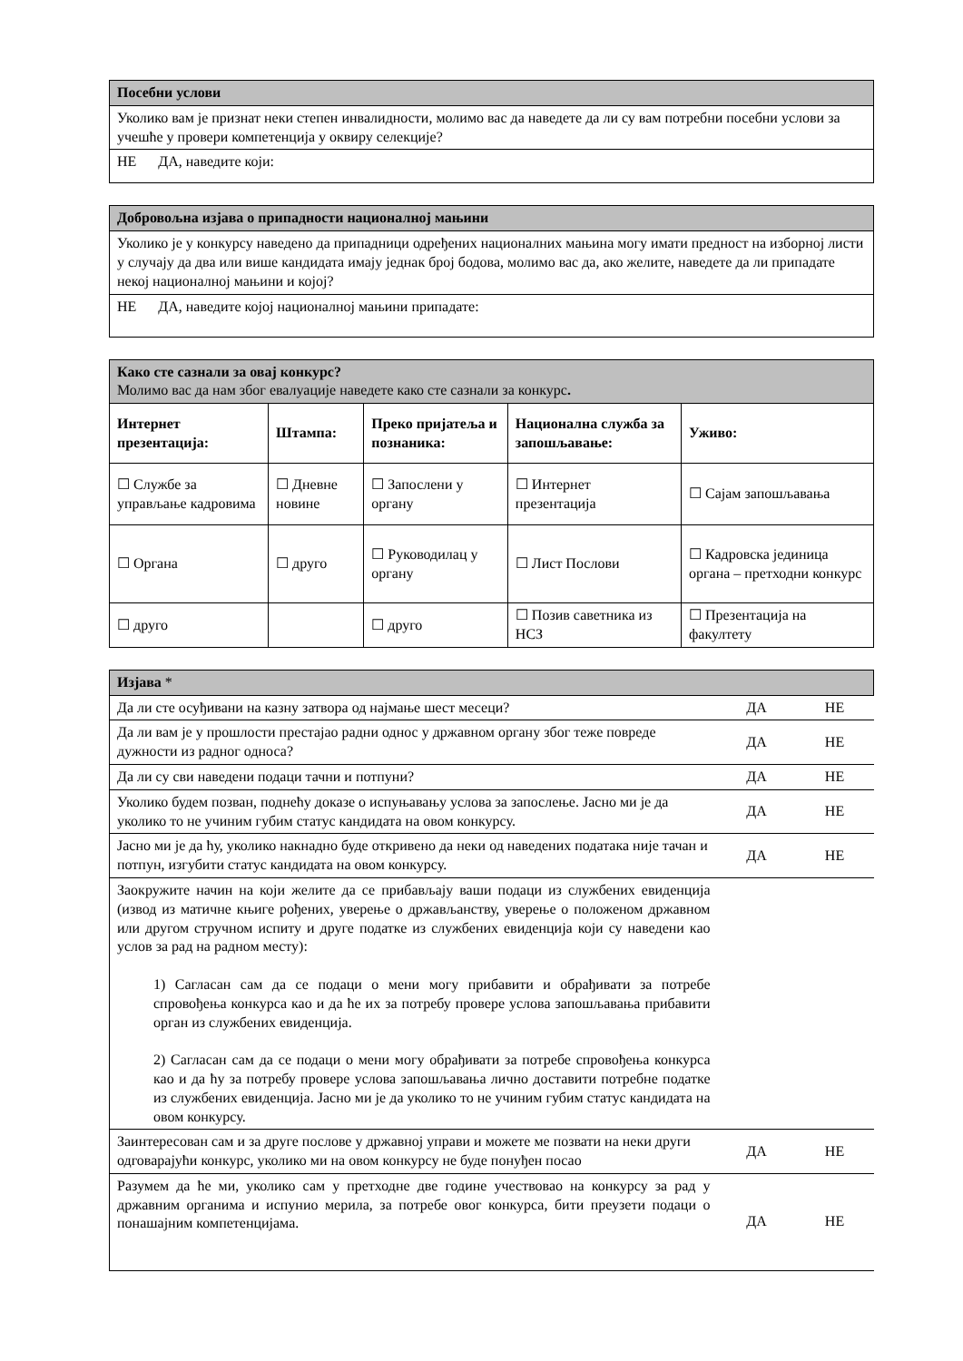| Посебни услови |
| Уколико вам је признат неки степен инвалидности, молимо вас да наведете да ли су вам потребни посебни услови за учешће у провери компетенција у оквиру селекције? |
| НЕ ДА, наведите који: |
| Добровољна изјава о припадности националној мањини |
| Уколико је у конкурсу наведено да припадници одређених националних мањина могу имати предност на изборној листи у случају да два или више кандидата имају једнак број бодова, молимо вас да, ако желите, наведете да ли припадате некој националној мањини и којој? |
| НЕ ДА, наведите којој националној мањини припадате: |
| Како сте сазнали за овај конкурс? Молимо вас да нам због евалуације наведете како сте сазнали за конкурс . | | | | |
| Интернет презентација: | Штампа: | Преко пријатеља и познаника: | Национална служба за запошљавање: | Уживо: |
| ☐ Службе за управљање кадровима | ☐ Дневне новине | ☐ Запослени у органу | ☐ Интернет презентација | ☐ Сајам запошљавања |
| ☐ Органа | ☐ друго | ☐ Руководилац у органу | ☐ Лист Послови | ☐ Кадровска јединица органа – претходни конкурс |
| ☐ друго | | ☐ друго | ☐ Позив саветника из НСЗ | ☐ Презентација на факултету |
| Изјава * | | |
| Да ли сте осуђивани на казну затвора од најмање шест месеци? | ДА | НЕ |
| Да ли вам је у прошлости престајао радни однос у државном органу због теже повреде дужности из радног односа? | ДА | НЕ |
| Да ли су сви наведени подаци тачни и потпуни? | ДА | НЕ |
| Уколико будем позван, поднећу доказе о испуњавању услова за запослење. Јасно ми је да уколико то не учиним губим статус кандидата на овом конкурсу. | ДА | НЕ |
| Јасно ми је да ћу, уколико накнадно буде откривено да неки од наведених података није тачан и потпун, изгубити статус кандидата на овом конкурсу. | ДА | НЕ |
| Заокружите начин на који желите да се прибављају ваши подаци из службених евиденција (извод из матичне књиге рођених, уверење о држављанству, уверење о положеном државном или другом стручном испиту и друге податке из службених евиденција који су наведени као услов за рад на радном месту): 1) Сагласан сам да се подаци о мени могу прибавити и обрађивати за потребе спровођења конкурса као и да ће их за потребу провере услова запошљавања прибавити орган из службених евиденција. 2) Сагласан сам да се подаци о мени могу обрађивати за потребе спровођења конкурса као и да ћу за потребу провере услова запошљавања лично доставити потребне податке из службених евиденција. Јасно ми је да уколико то не учиним губим статус кандидата на овом конкурсу. | | |
| Заинтересован сам и за друге послове у државној управи и можете ме позвати на неки други одговарајући конкурс, уколико ми на овом конкурсу не буде понуђен посао | ДА | НЕ |
| Разумем да ће ми, уколико сам у претходне две године учествовао на конкурсу за рад у државним органима и испунио мерила, за потребе овог конкурса, бити преузети подаци о понашајним компетенцијама. | ДА | НЕ |